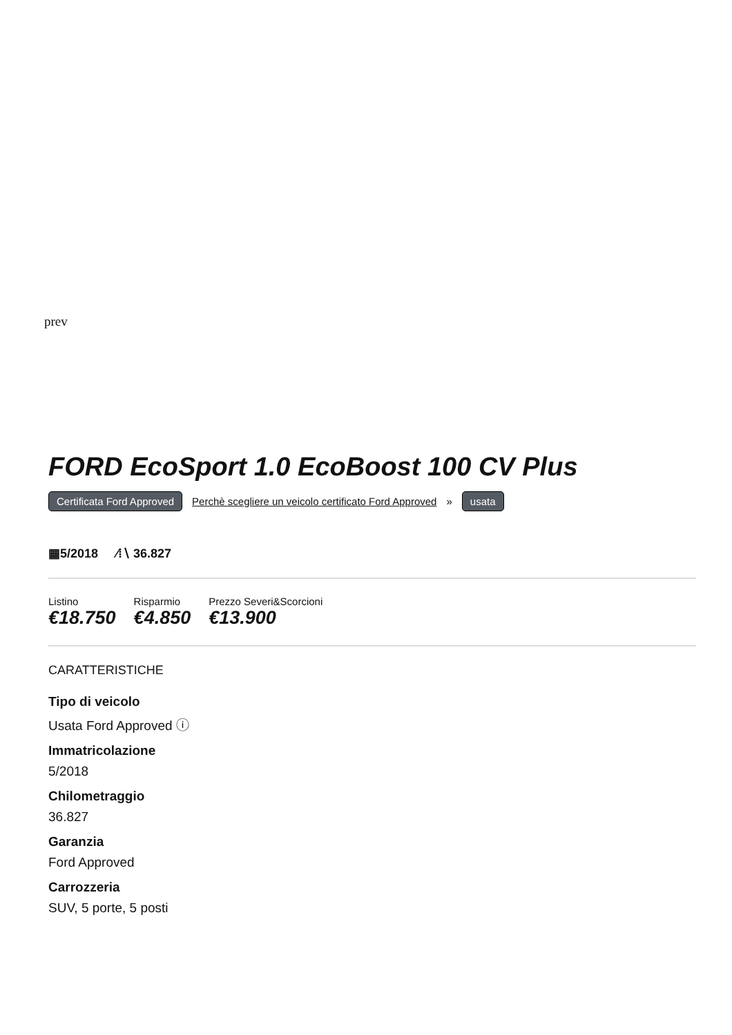prev
FORD EcoSport 1.0 EcoBoost 100 CV Plus
Certificata Ford Approved Perchè scegliere un veicolo certificato Ford Approved » usata
▦5/2018 ⁄⁞∖ 36.827
Listino
€18.750
Risparmio
€4.850
Prezzo Severi&Scorcioni
€13.900
CARATTERISTICHE
Tipo di veicolo
Usata Ford Approved ⓘ
Immatricolazione
5/2018
Chilometraggio
36.827
Garanzia
Ford Approved
Carrozzeria
SUV, 5 porte, 5 posti